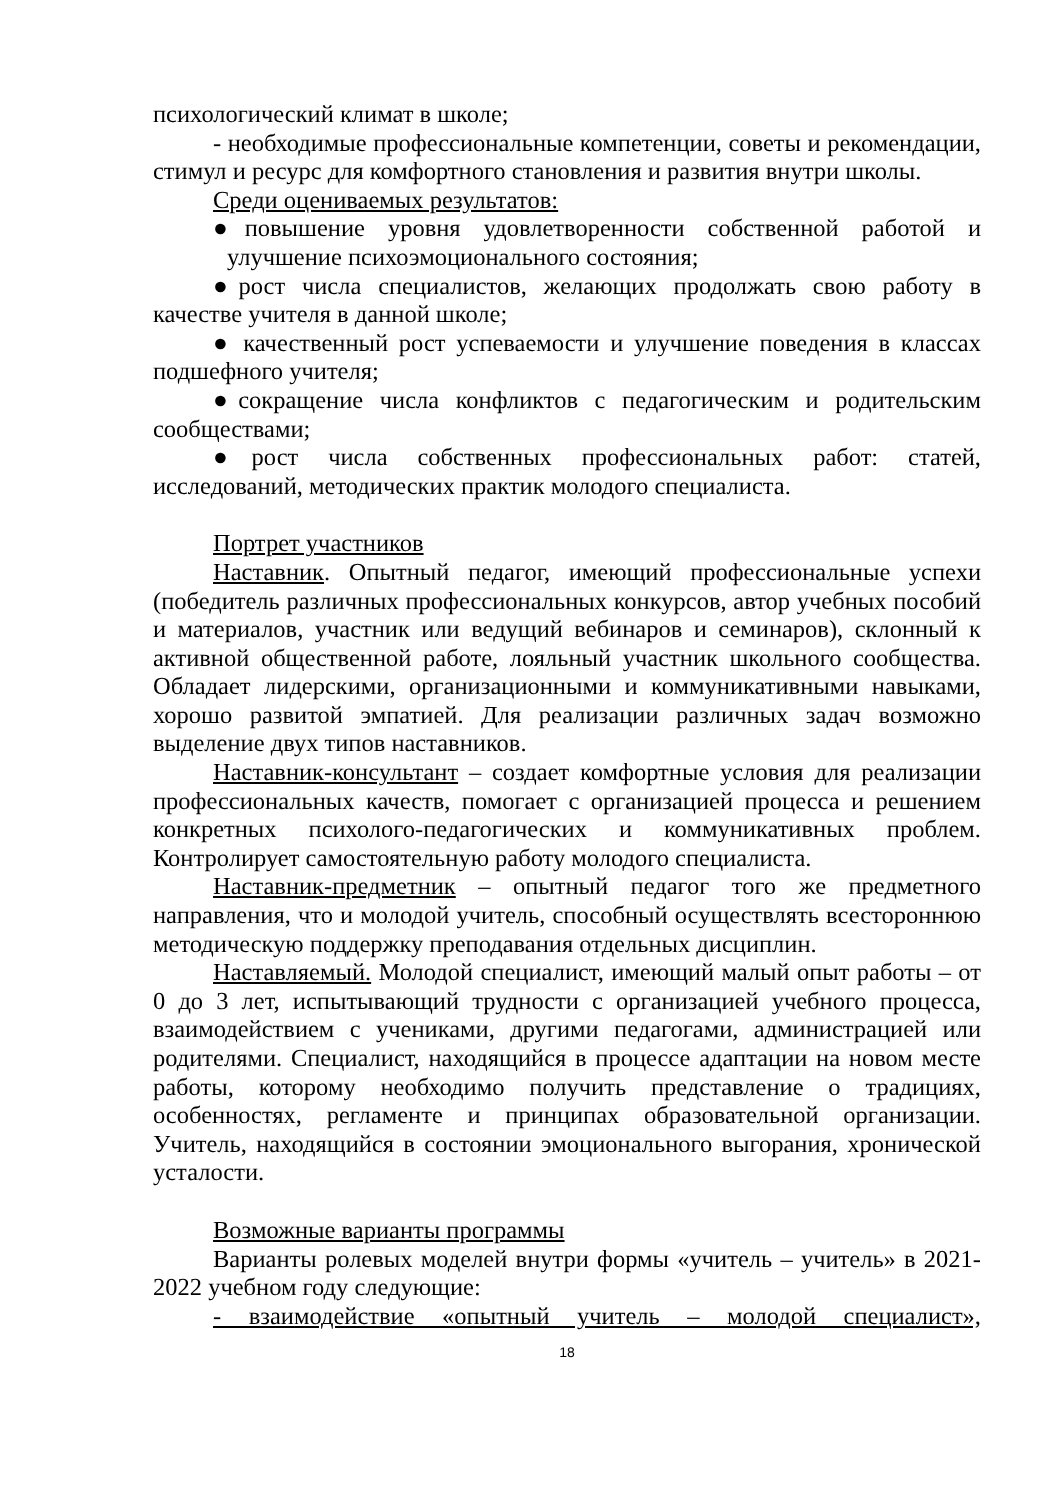психологический климат в школе;
- необходимые профессиональные компетенции, советы и рекомендации, стимул и ресурс для комфортного становления и развития внутри школы.
Среди оцениваемых результатов:
●повышение уровня удовлетворенности собственной работой и улучшение психоэмоционального состояния;
●рост числа специалистов, желающих продолжать свою работу в качестве учителя в данной школе;
● качественный рост успеваемости и улучшение поведения в классах подшефного учителя;
●сокращение числа конфликтов с педагогическим и родительским сообществами;
●рост числа собственных профессиональных работ: статей, исследований, методических практик молодого специалиста.
Портрет участников
Наставник. Опытный педагог, имеющий профессиональные успехи (победитель различных профессиональных конкурсов, автор учебных пособий и материалов, участник или ведущий вебинаров и семинаров), склонный к активной общественной работе, лояльный участник школьного сообщества. Обладает лидерскими, организационными и коммуникативными навыками, хорошо развитой эмпатией. Для реализации различных задач возможно выделение двух типов наставников.
Наставник-консультант – создает комфортные условия для реализации профессиональных качеств, помогает с организацией процесса и решением конкретных психолого-педагогических и коммуникативных проблем. Контролирует самостоятельную работу молодого специалиста.
Наставник-предметник – опытный педагог того же предметного направления, что и молодой учитель, способный осуществлять всестороннюю методическую поддержку преподавания отдельных дисциплин.
Наставляемый. Молодой специалист, имеющий малый опыт работы – от 0 до 3 лет, испытывающий трудности с организацией учебного процесса, взаимодействием с учениками, другими педагогами, администрацией или родителями. Специалист, находящийся в процессе адаптации на новом месте работы, которому необходимо получить представление о традициях, особенностях, регламенте и принципах образовательной организации. Учитель, находящийся в состоянии эмоционального выгорания, хронической усталости.
Возможные варианты программы
Варианты ролевых моделей внутри формы «учитель – учитель» в 2021-2022 учебном году следующие:
- взаимодействие «опытный учитель – молодой специалист»,
18